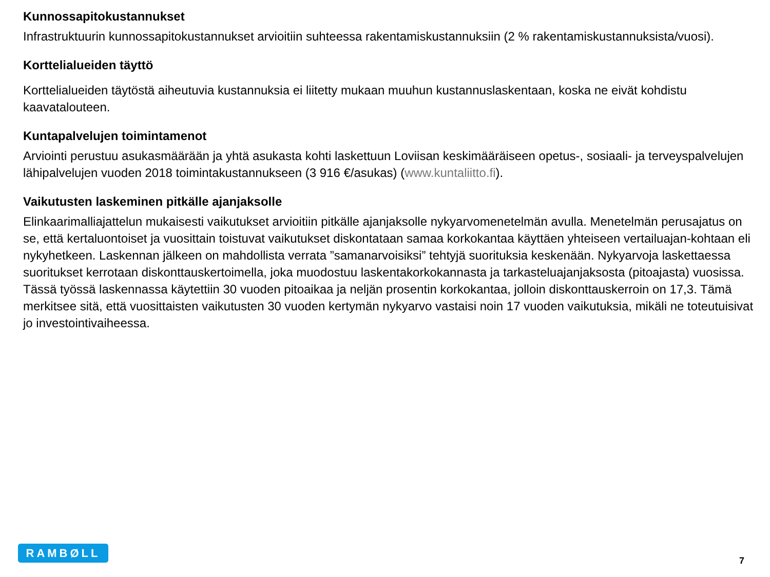Kunnossapitokustannukset
Infrastruktuurin kunnossapitokustannukset arvioitiin suhteessa rakentamiskustannuksiin (2 % rakentamiskustannuksista/vuosi).
Korttelialueiden täyttö
Korttelialueiden täytöstä aiheutuvia kustannuksia ei liitetty mukaan muuhun kustannuslaskentaan, koska ne eivät kohdistu kaavatalouteen.
Kuntapalvelujen toimintamenot
Arviointi perustuu asukasmäärään ja yhtä asukasta kohti laskettuun Loviisan keskimääräiseen opetus-, sosiaali- ja terveyspalvelujen lähipalvelujen vuoden 2018 toimintakustannukseen (3 916 €/asukas) (www.kuntaliitto.fi).
Vaikutusten laskeminen pitkälle ajanjaksolle
Elinkaarimalliajattelun mukaisesti vaikutukset arvioitiin pitkälle ajanjaksolle nykyarvomenetelmän avulla. Menetelmän perusajatus on se, että kertaluontoiset ja vuosittain toistuvat vaikutukset diskontataan samaa korkokantaa käyttäen yhteiseen vertailuajan-kohtaan eli nykyhetkeen. Laskennan jälkeen on mahdollista verrata ”samanarvoisiksi” tehtyjä suorituksia keskenään. Nykyarvoja laskettaessa suoritukset kerrotaan diskonttauskertoimella, joka muodostuu laskentakorkokannasta ja tarkasteluajanjaksosta (pitoajasta) vuosissa. Tässä työssä laskennassa käytettiin 30 vuoden pitoaikaa ja neljän prosentin korkokantaa, jolloin diskonttauskerroin on 17,3. Tämä merkitsee sitä, että vuosittaisten vaikutusten 30 vuoden kertymän nykyarvo vastaisi noin 17 vuoden vaikutuksia, mikäli ne toteutuisivat jo investointivaiheessa.
RAMBØLL
7